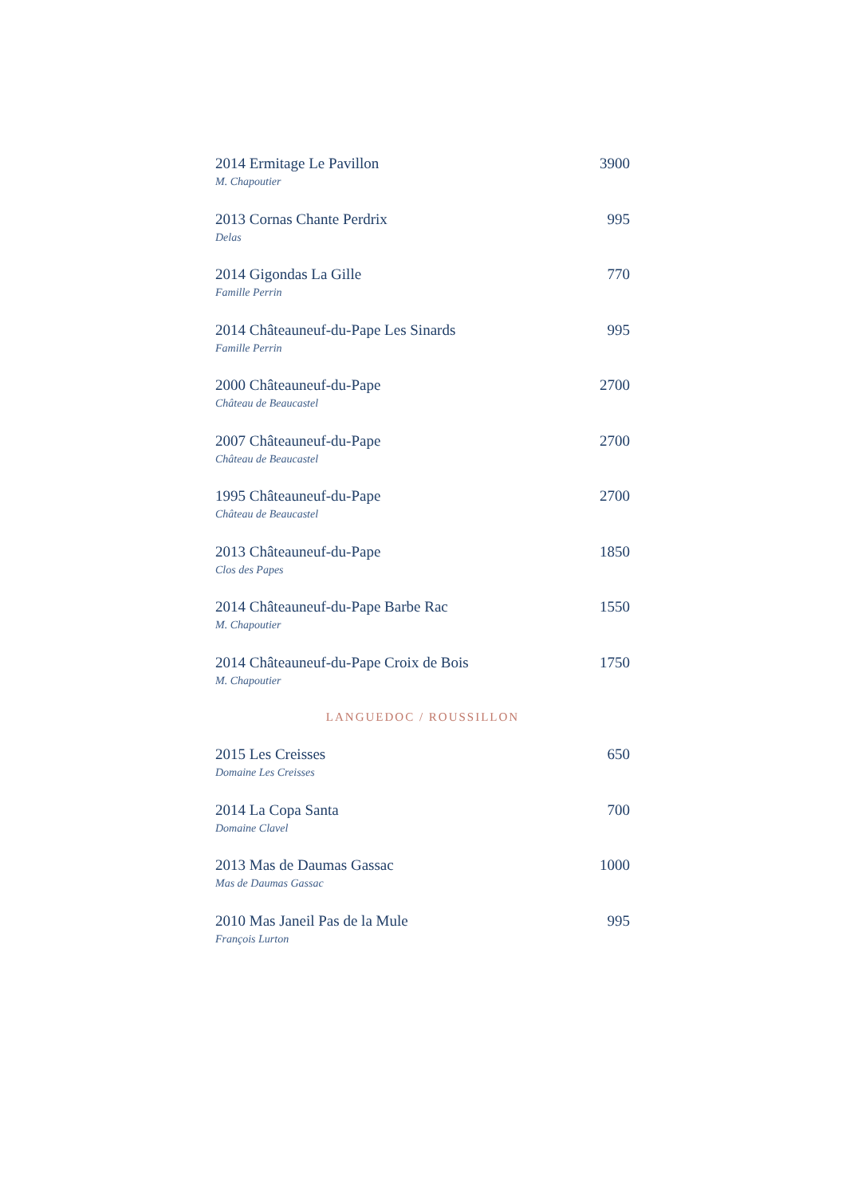2014 Ermitage Le Pavillon 3900
M. Chapoutier
2013 Cornas Chante Perdrix 995
Delas
2014 Gigondas La Gille 770
Famille Perrin
2014 Châteauneuf-du-Pape Les Sinards 995
Famille Perrin
2000 Châteauneuf-du-Pape 2700
Château de Beaucastel
2007 Châteauneuf-du-Pape 2700
Château de Beaucastel
1995 Châteauneuf-du-Pape 2700
Château de Beaucastel
2013 Châteauneuf-du-Pape 1850
Clos des Papes
2014 Châteauneuf-du-Pape Barbe Rac 1550
M. Chapoutier
2014 Châteauneuf-du-Pape Croix de Bois 1750
M. Chapoutier
LANGUEDOC / ROUSSILLON
2015 Les Creisses 650
Domaine Les Creisses
2014 La Copa Santa 700
Domaine Clavel
2013 Mas de Daumas Gassac 1000
Mas de Daumas Gassac
2010 Mas Janeil Pas de la Mule 995
François Lurton